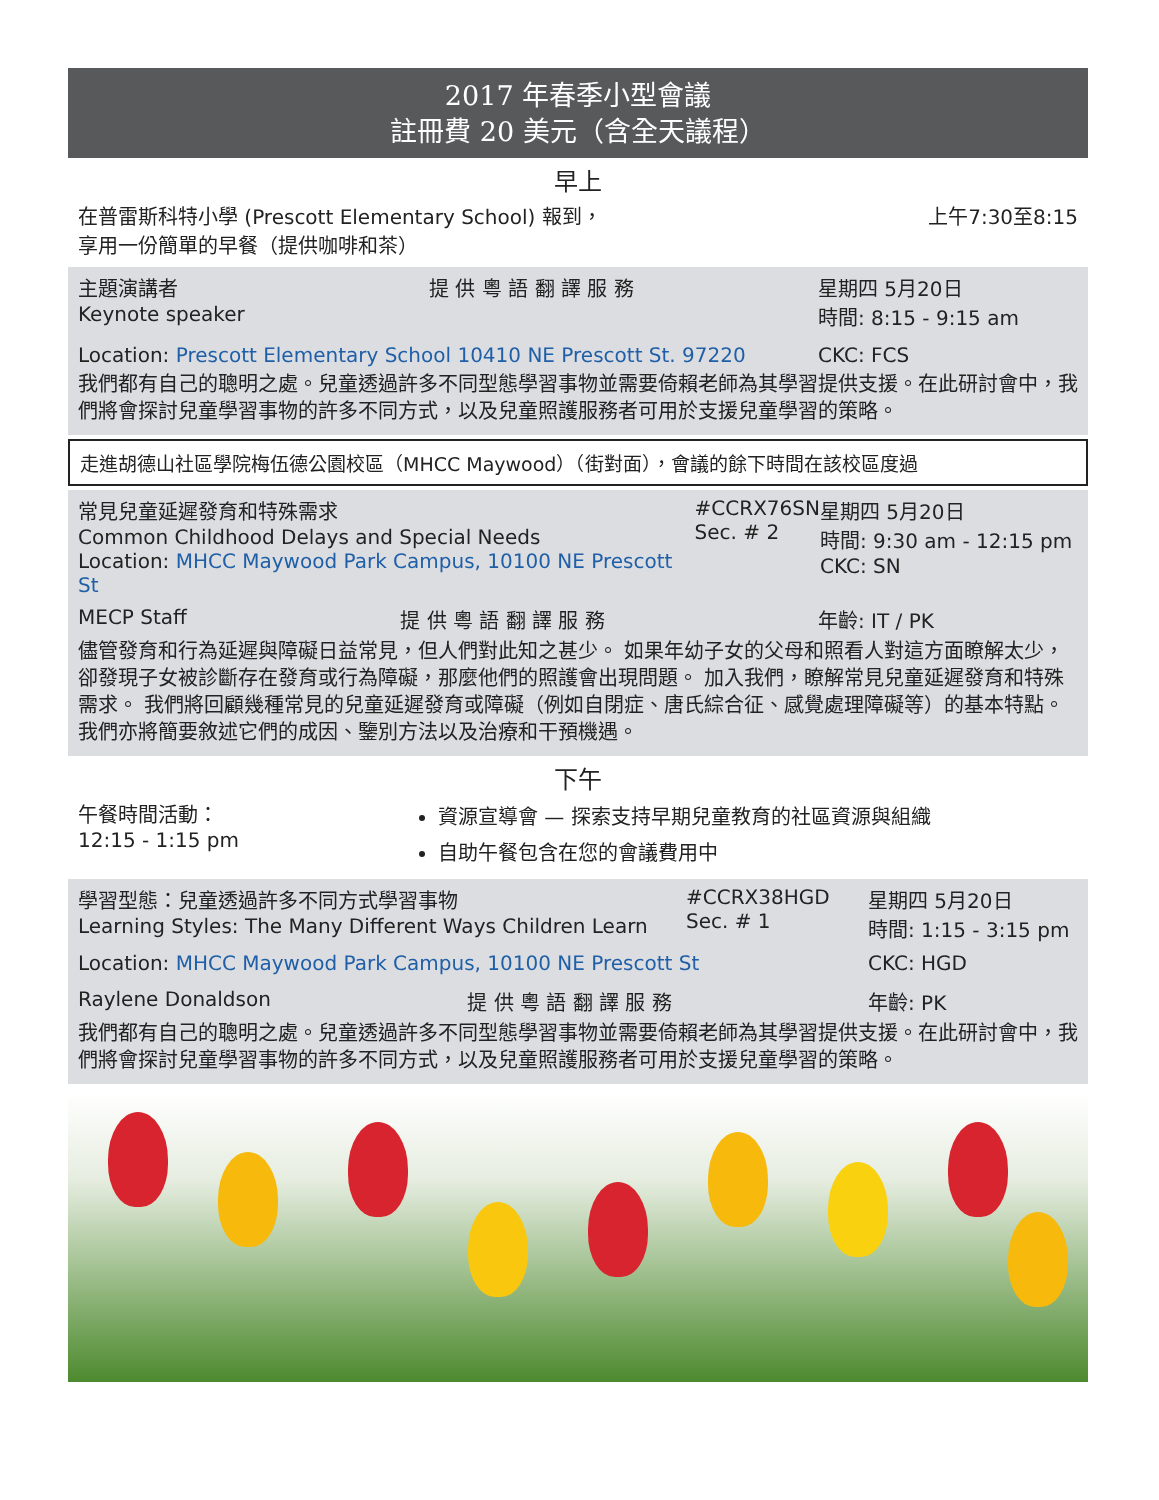2017 年春季小型會議
註冊費 20 美元（含全天議程）
早上
在普雷斯科特小學 (Prescott Elementary School) 報到，
享用一份簡單的早餐（提供咖啡和茶）
上午7:30至8:15
主題演講者
Keynote speaker
提 供 粵 語 翻 譯 服 務 星期四 5月20日
時間: 8:15 - 9:15 am
Location: Prescott Elementary School 10410 NE Prescott St. 97220
CKC: FCS
我們都有自己的聰明之處。兒童透過許多不同型態學習事物並需要倚賴老師為其學習提供支援。在此研討會中，我們將會探討兒童學習事物的許多不同方式，以及兒童照護服務者可用於支援兒童學習的策略。
走進胡德山社區學院梅伍德公園校區（MHCC Maywood）（街對面），會議的餘下時間在該校區度過
常見兒童延遲發育和特殊需求
Common Childhood Delays and Special Needs
Location: MHCC Maywood Park Campus, 10100 NE Prescott St
#CCRX76SN
Sec. # 2
星期四 5月20日
時間: 9:30 am - 12:15 pm
CKC: SN
MECP Staff 提 供 粵 語 翻 譯 服 務 年齡: IT / PK
儘管發育和行為延遲與障礙日益常見，但人們對此知之甚少。 如果年幼子女的父母和照看人對這方面瞭解太少，卻發現子女被診斷存在發育或行為障礙，那麼他們的照護會出現問題。 加入我們，瞭解常見兒童延遲發育和特殊需求。 我們將回顧幾種常見的兒童延遲發育或障礙（例如自閉症、唐氏綜合征、感覺處理障礙等）的基本特點。 我們亦將簡要敘述它們的成因、鑒別方法以及治療和干預機遇。
下午
午餐時間活動：
12:15 - 1:15 pm
資源宣導會 — 探索支持早期兒童教育的社區資源與組織
自助午餐包含在您的會議費用中
學習型態：兒童透過許多不同方式學習事物
Learning Styles: The Many Different Ways Children Learn
#CCRX38HGD
Sec. # 1
星期四 5月20日
時間: 1:15 - 3:15 pm
Location: MHCC Maywood Park Campus, 10100 NE Prescott St
CKC: HGD
Raylene Donaldson 提 供 粵 語 翻 譯 服 務 年齡: PK
我們都有自己的聰明之處。兒童透過許多不同型態學習事物並需要倚賴老師為其學習提供支援。在此研討會中，我們將會探討兒童學習事物的許多不同方式，以及兒童照護服務者可用於支援兒童學習的策略。